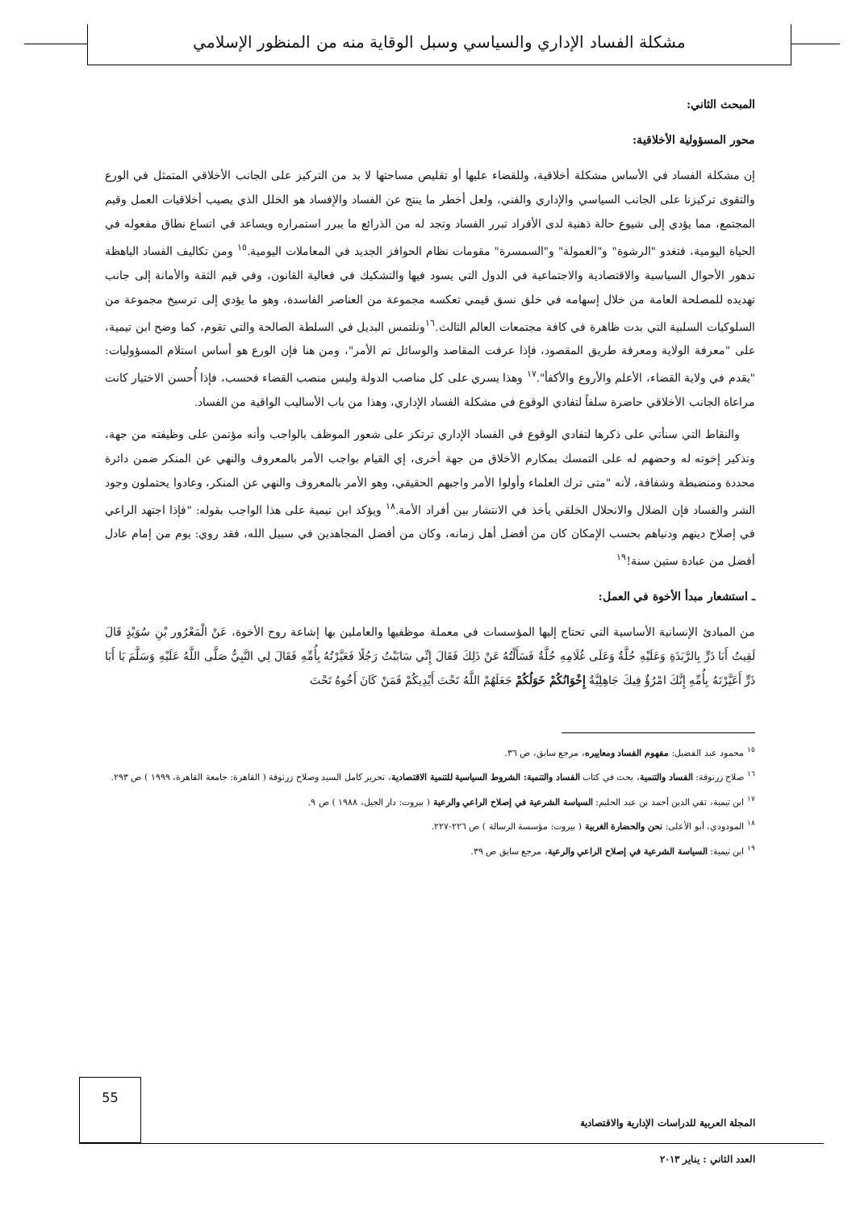مشكلة الفساد الإداري والسياسي وسبل الوقاية منه من المنظور الإسلامي
المبحث الثاني:
محور المسؤولية الأخلاقية:
إن مشكلة الفساد في الأساس مشكلة أخلاقية، وللقضاء عليها أو تقليص مساحتها لا بد من التركيز على الجانب الأخلاقي المتمثل في الورع والتقوى تركيزنا على الجانب السياسي والإداري والفني، ولعل أخطر ما ينتج عن الفساد والإفساد هو الخلل الذي يصيب أخلاقيات العمل وقيم المجتمع، مما يؤدي إلى شيوع حالة ذهنية لدى الأفراد تبرر الفساد وتجد له من الذرائع ما يبرر استمراره ويساعد في اتساع نطاق مفعوله في الحياة اليومية، فتغدو "الرشوة" و"العمولة" و"السمسرة" مقومات نظام الحوافز الجديد في المعاملات اليومية.<sup>١٥</sup> ومن تكاليف الفساد الباهظة تدهور الأحوال السياسية والاقتصادية والاجتماعية في الدول التي يسود فيها والتشكيك في فعالية القانون، وفي قيم الثقة والأمانة إلى جانب تهديده للمصلحة العامة من خلال إسهامه في خلق نسق قيمي تعكسه مجموعة من العناصر الفاسدة، وهو ما يؤدي إلى ترسيخ مجموعة من السلوكيات السلبية التي بدت ظاهرة في كافة مجتمعات العالم الثالث.<sup>١٦</sup>ونلتمس البديل في السلطة الصالحة والتي تقوم، كما وضح ابن تيمية، على "معرفة الولاية ومعرفة طريق المقصود، فإذا عرفت المقاصد والوسائل تم الأمر"، ومن هنا فإن الورع هو أساس استلام المسؤوليات: "يقدم في ولاية القضاء، الأعلم والأروع والأكفأ".<sup>١٧</sup> وهذا يسري على كل مناصب الدولة وليس منصب القضاء فحسب، فإذا أُحسن الاختيار كانت مراعاة الجانب الأخلاقي حاضرة سلفاً لتفادي الوقوع في مشكلة الفساد الإداري، وهذا من باب الأساليب الواقية من الفساد.
والنقاط التي سنأتي على ذكرها لتفادي الوقوع في الفساد الإداري ترتكز على شعور الموظف بالواجب وأنه مؤتمن على وظيفته من جهة، وتذكير إخوته له وحضهم له على التمسك بمكارم الأخلاق من جهة أخرى، إي القيام بواجب الأمر بالمعروف والنهي عن المنكر ضمن دائرة محددة ومنضبطة وشفافة، لأنه "متى ترك العلماء وأولوا الأمر واجبهم الحقيقي، وهو الأمر بالمعروف والنهي عن المنكر، وعادوا يحتملون وجود الشر والفساد فإن الضلال والانحلال الخلقي يأخذ في الانتشار بين أفراد الأمة.<sup>١٨</sup> ويؤكد ابن تيمية على هذا الواجب بقوله: "فإذا اجتهد الراعي في إصلاح دينهم ودنياهم بحسب الإمكان كان من أفضل أهل زمانه، وكان من أفضل المجاهدين في سبيل الله، فقد روي: يوم من إمام عادل أفضل من عبادة ستين سنة!<sup>١٩</sup>
ـ استشعار مبدأ الأخوة في العمل:
من المبادئ الإنسانية الأساسية التي تحتاج إليها المؤسسات في معملة موظفيها والعاملين بها إشاعة روح الأخوة، عَنْ الْمَعْرُور بْنِ سُوَيْدٍ قَالَ لَقِيتُ أَبَا ذَرٍّ بِالرَّبَذَةِ وَعَلَيْهِ حُلَّةٌ وَعَلَى غُلَامِهِ حُلَّةٌ فَسَأَلْتُهُ عَنْ ذَلِكَ فَقَالَ إِنِّي سَابَبْتُ رَجُلًا فَعَيَّرْتُهُ بِأُمِّهِ فَقَالَ لِي النَّبِيُّ صَلَّى اللَّهُ عَلَيْهِ وَسَلَّمَ يَا أَبَا ذَرٍّ أَعَيَّرْتَهُ بِأُمِّهِ إِنَّكَ امْرُؤٌ فِيكَ جَاهِلِيَّةٌ إِخْوَانُكُمْ خَوَلُكُمْ جَعَلَهُمْ اللَّهُ تَحْتَ أَيْدِيكُمْ فَمَنْ كَانَ أَخُوهُ تَحْتَ
<sup>١٥</sup> محمود عبد الفضيل: مفهوم الفساد ومعاييره، مرجع سابق، ص ٣٦.
<sup>١٦</sup> صلاح زرنوقة: الفساد والتنمية، بحث في كتاب الفساد والتنمية: الشروط السياسية للتنمية الاقتصادية، تحرير كامل السيد وصلاح زرنوقة ( القاهرة: جامعة القاهرة، ١٩٩٩ ) ص ٢٩٣.
<sup>١٧</sup> ابن تيمية، تقي الدين أحمد بن عبد الحليم: السياسة الشرعية في إصلاح الراعي والرعية ( بيروت: دار الجيل، ١٩٨٨ ) ص ٩.
<sup>١٨</sup> المودودي، أبو الأعلى: نحن والحضارة الغربية ( بيروت: مؤسسة الرسالة ) ص ٢٢٦-٢٢٧.
<sup>١٩</sup> ابن تيمية: السياسة الشرعية في إصلاح الراعي والرعية، مرجع سابق ص ٣٩.
المجلة العربية للدراسات الإدارية والاقتصادية
55
العدد الثاني : يناير ٢٠١٣